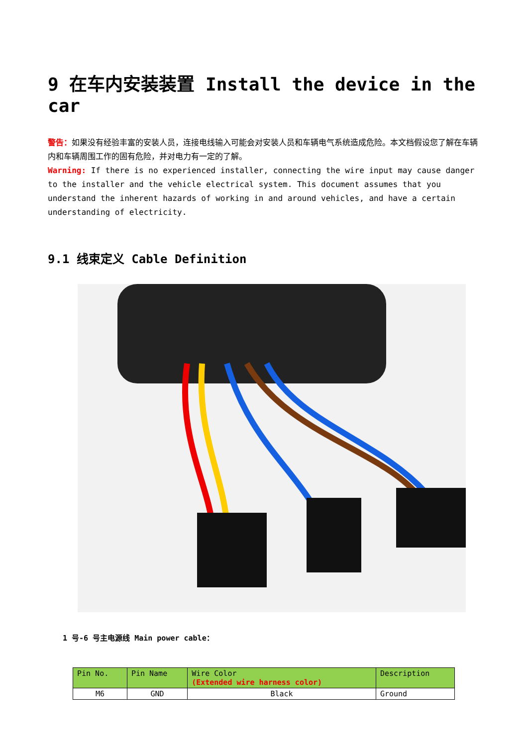9 在车内安装装置 Install the device in the car
警告：如果没有经验丰富的安装人员，连接电线输入可能会对安装人员和车辆电气系统造成危险。本文档假设您了解在车辆内和车辆周围工作的固有危险，并对电力有一定的了解。
Warning: If there is no experienced installer, connecting the wire input may cause danger to the installer and the vehicle electrical system. This document assumes that you understand the inherent hazards of working in and around vehicles, and have a certain understanding of electricity.
9.1 线束定义 Cable Definition
1 号-6 号主电源线 Main power cable：
| Pin No. | Pin Name | Wire Color (Extended wire harness color) | Description |
| --- | --- | --- | --- |
| M6 | GND | Black | Ground |